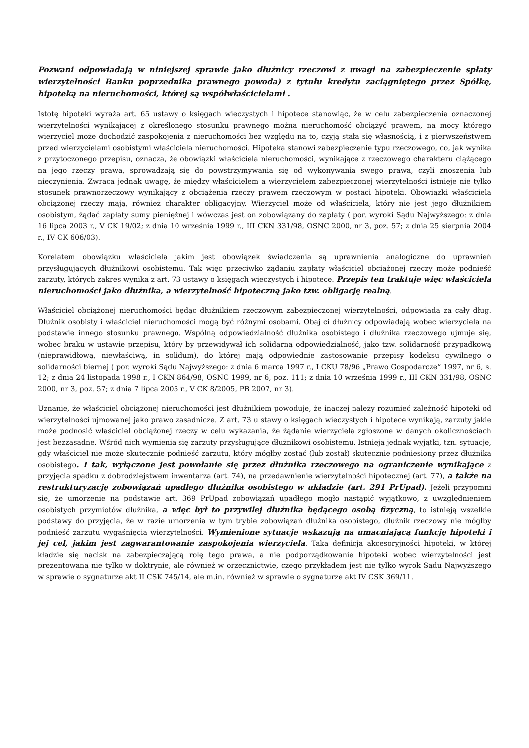Pozwani odpowiadają w niniejszej sprawie jako dłużnicy rzeczowi z uwagi na zabezpieczenie spłaty wierzytelności Banku poprzednika prawnego powoda) z tytułu kredytu zaciągniętego przez Spółkę, hipoteką na nieruchomości, której są współwłaścicielami .
Istotę hipoteki wyraża art. 65 ustawy o księgach wieczystych i hipotece stanowiąc, że w celu zabezpieczenia oznaczonej wierzytelności wynikającej z określonego stosunku prawnego można nieruchomość obciążyć prawem, na mocy którego wierzyciel może dochodzić zaspokojenia z nieruchomości bez względu na to, czyją stała się własnością, i z pierwszeństwem przed wierzycielami osobistymi właściciela nieruchomości. Hipoteka stanowi zabezpieczenie typu rzeczowego, co, jak wynika z przytoczonego przepisu, oznacza, że obowiązki właściciela nieruchomości, wynikające z rzeczowego charakteru ciążącego na jego rzeczy prawa, sprowadzają się do powstrzymywania się od wykonywania swego prawa, czyli znoszenia lub nieczynienia. Zwraca jednak uwagę, że między właścicielem a wierzycielem zabezpieczonej wierzytelności istnieje nie tylko stosunek prawnorzeczowy wynikający z obciążenia rzeczy prawem rzeczowym w postaci hipoteki. Obowiązki właściciela obciążonej rzeczy mają, również charakter obligacyjny. Wierzyciel może od właściciela, który nie jest jego dłużnikiem osobistym, żądać zapłaty sumy pieniężnej i wówczas jest on zobowiązany do zapłaty ( por. wyroki Sądu Najwyższego: z dnia 16 lipca 2003 r., V CK 19/02; z dnia 10 września 1999 r., III CKN 331/98, OSNC 2000, nr 3, poz. 57; z dnia 25 sierpnia 2004 r., IV CK 606/03).
Korelatem obowiązku właściciela jakim jest obowiązek świadczenia są uprawnienia analogiczne do uprawnień przysługujących dłużnikowi osobistemu. Tak więc przeciwko żądaniu zapłaty właściciel obciążonej rzeczy może podnieść zarzuty, których zakres wynika z art. 73 ustawy o księgach wieczystych i hipotece. Przepis ten traktuje więc właściciela nieruchomości jako dłużnika, a wierzytelność hipoteczną jako tzw. obligację realną.
Właściciel obciążonej nieruchomości będąc dłużnikiem rzeczowym zabezpieczonej wierzytelności, odpowiada za cały dług. Dłużnik osobisty i właściciel nieruchomości mogą być różnymi osobami. Obaj ci dłużnicy odpowiadają wobec wierzyciela na podstawie innego stosunku prawnego. Wspólną odpowiedzialność dłużnika osobistego i dłużnika rzeczowego ujmuje się, wobec braku w ustawie przepisu, który by przewidywał ich solidarną odpowiedzialność, jako tzw. solidarność przypadkową (nieprawidłową, niewłaściwą, in solidum), do której mają odpowiednie zastosowanie przepisy kodeksu cywilnego o solidarności biernej ( por. wyroki Sądu Najwyższego: z dnia 6 marca 1997 r., I CKU 78/96 „Prawo Gospodarcze” 1997, nr 6, s. 12; z dnia 24 listopada 1998 r., I CKN 864/98, OSNC 1999, nr 6, poz. 111; z dnia 10 września 1999 r., III CKN 331/98, OSNC 2000, nr 3, poz. 57; z dnia 7 lipca 2005 r., V CK 8/2005, PB 2007, nr 3).
Uznanie, że właściciel obciążonej nieruchomości jest dłużnikiem powoduje, że inaczej należy rozumieć zależność hipoteki od wierzytelności ujmowanej jako prawo zasadnicze. Z art. 73 u stawy o księgach wieczystych i hipotece wynikają, zarzuty jakie może podnosić właściciel obciążonej rzeczy w celu wykazania, że żądanie wierzyciela zgłoszone w danych okolicznościach jest bezzasadne. Wśród nich wymienia się zarzuty przysługujące dłużnikowi osobistemu. Istnieją jednak wyjątki, tzn. sytuacje, gdy właściciel nie może skutecznie podnieść zarzutu, który mógłby zostać (lub został) skutecznie podniesiony przez dłużnika osobistego. I tak, wyłączone jest powołanie się przez dłużnika rzeczowego na ograniczenie wynikające z przyjęcia spadku z dobrodziejstwem inwentarza (art. 74), na przedawnienie wierzytelności hipotecznej (art. 77), a także na restrukturyzację zobowiązań upadłego dłużnika osobistego w układzie (art. 291 PrUpad). Jeżeli przypomni się, że umorzenie na podstawie art. 369 PrUpad zobowiązań upadłego mogło nastąpić wyjątkowo, z uwzględnieniem osobistych przymiotów dłużnika, a więc był to przywilej dłużnika będącego osobą fizyczną, to istnieją wszelkie podstawy do przyjęcia, że w razie umorzenia w tym trybie zobowiązań dłużnika osobistego, dłużnik rzeczowy nie mógłby podnieść zarzutu wygaśnięcia wierzytelności. Wymienione sytuacje wskazują na umacniającą funkcję hipoteki i jej cel, jakim jest zagwarantowanie zaspokojenia wierzyciela. Taka definicja akcesoryjności hipoteki, w której kładzie się nacisk na zabezpieczającą rolę tego prawa, a nie podporządkowanie hipoteki wobec wierzytelności jest prezentowana nie tylko w doktrynie, ale również w orzecznictwie, czego przykładem jest nie tylko wyrok Sądu Najwyższego w sprawie o sygnaturze akt II CSK 745/14, ale m.in. również w sprawie o sygnaturze akt IV CSK 369/11.